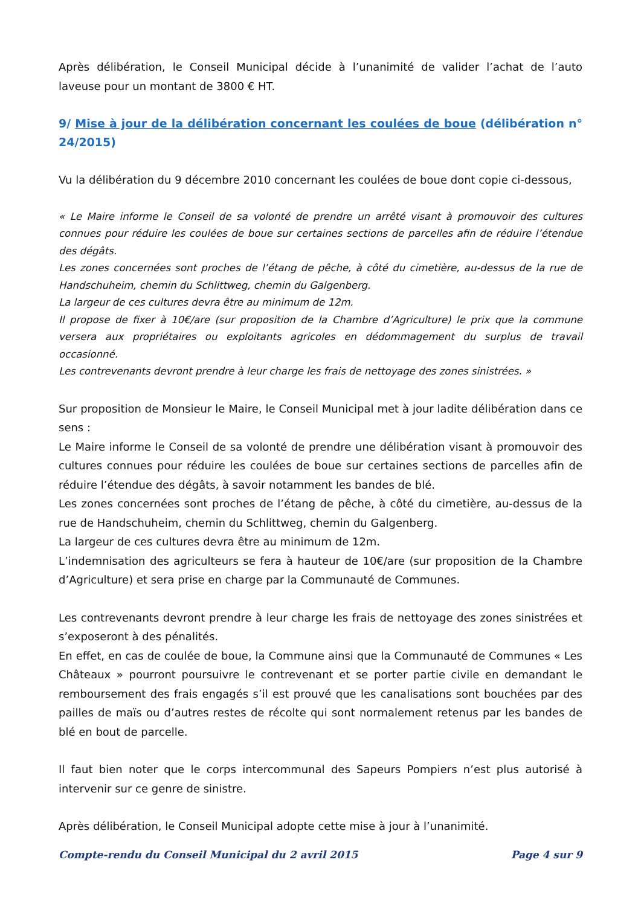Après délibération, le Conseil Municipal décide à l’unanimité de valider l’achat de l’auto laveuse pour un montant de 3800 € HT.
9/ Mise à jour de la délibération concernant les coulées de boue (délibération n° 24/2015)
Vu la délibération du 9 décembre 2010 concernant les coulées de boue dont copie ci-dessous,
« Le Maire informe le Conseil de sa volonté de prendre un arrêté visant à promouvoir des cultures connues pour réduire les coulées de boue sur certaines sections de parcelles afin de réduire l’étendue des dégâts.
Les zones concernées sont proches de l’étang de pêche, à côté du cimetière, au-dessus de la rue de Handschuheim, chemin du Schlittweg, chemin du Galgenberg.
La largeur de ces cultures devra être au minimum de 12m.
Il propose de fixer à 10€/are (sur proposition de la Chambre d’Agriculture) le prix que la commune versera aux propriétaires ou exploitants agricoles en dédommagement du surplus de travail occasionné.
Les contrevenants devront prendre à leur charge les frais de nettoyage des zones sinistrées. »
Sur proposition de Monsieur le Maire, le Conseil Municipal met à jour ladite délibération dans ce sens :
Le Maire informe le Conseil de sa volonté de prendre une délibération visant à promouvoir des cultures connues pour réduire les coulées de boue sur certaines sections de parcelles afin de réduire l’étendue des dégâts, à savoir notamment les bandes de blé.
Les zones concernées sont proches de l’étang de pêche, à côté du cimetière, au-dessus de la rue de Handschuheim, chemin du Schlittweg, chemin du Galgenberg.
La largeur de ces cultures devra être au minimum de 12m.
L’indemnisation des agriculteurs se fera à hauteur de 10€/are (sur proposition de la Chambre d’Agriculture) et sera prise en charge par la Communauté de Communes.
Les contrevenants devront prendre à leur charge les frais de nettoyage des zones sinistrées et s’exposeront à des pénalités.
En effet, en cas de coulée de boue, la Commune ainsi que la Communauté de Communes « Les Châteaux » pourront poursuivre le contrevenant et se porter partie civile en demandant le remboursement des frais engagés s’il est prouvé que les canalisations sont bouchées par des pailles de maïs ou d’autres restes de récolte qui sont normalement retenus par les bandes de blé en bout de parcelle.
Il faut bien noter que le corps intercommunal des Sapeurs Pompiers n’est plus autorisé à intervenir sur ce genre de sinistre.
Après délibération, le Conseil Municipal adopte cette mise à jour à l’unanimité.
Compte-rendu du Conseil Municipal du 2 avril 2015 Page 4 sur 9